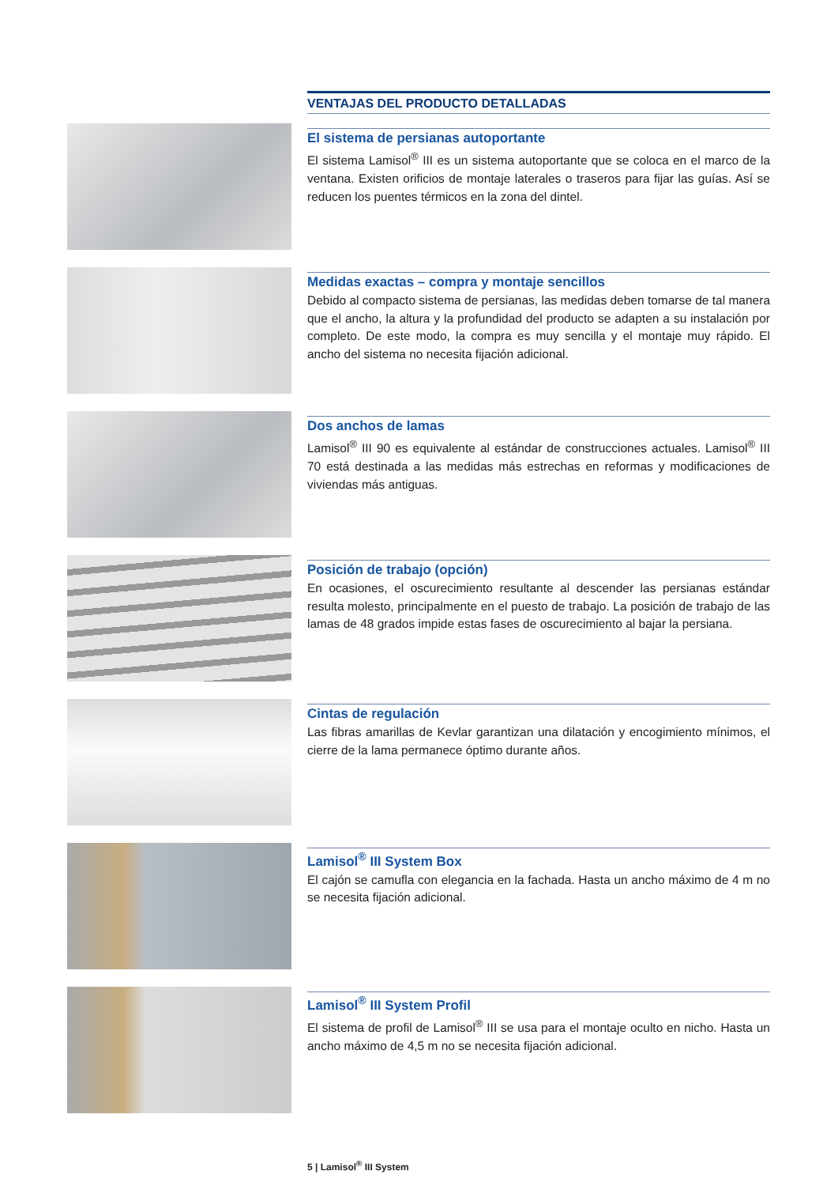VENTAJAS DEL PRODUCTO DETALLADAS
El sistema de persianas autoportante
El sistema Lamisol<sup>®</sup> III es un sistema autoportante que se coloca en el marco de la ventana. Existen orificios de montaje laterales o traseros para fijar las guías. Así se reducen los puentes térmicos en la zona del dintel.
Medidas exactas – compra y montaje sencillos
Debido al compacto sistema de persianas, las medidas deben tomarse de tal manera que el ancho, la altura y la profundidad del producto se adapten a su instalación por completo. De este modo, la compra es muy sencilla y el montaje muy rápido. El ancho del sistema no necesita fijación adicional.
Dos anchos de lamas
Lamisol<sup>®</sup> III 90 es equivalente al estándar de construcciones actuales. Lamisol<sup>®</sup> III 70 está destinada a las medidas más estrechas en reformas y modificaciones de viviendas más antiguas.
Posición de trabajo (opción)
En ocasiones, el oscurecimiento resultante al descender las persianas estándar resulta molesto, principalmente en el puesto de trabajo. La posición de trabajo de las lamas de 48 grados impide estas fases de oscurecimiento al bajar la persiana.
Cintas de regulación
Las fibras amarillas de Kevlar garantizan una dilatación y encogimiento mínimos, el cierre de la lama permanece óptimo durante años.
Lamisol<sup>®</sup> III System Box
El cajón se camufla con elegancia en la fachada. Hasta un ancho máximo de 4 m no se necesita fijación adicional.
Lamisol<sup>®</sup> III System Profil
El sistema de profil de Lamisol<sup>®</sup> III se usa para el montaje oculto en nicho. Hasta un ancho máximo de 4,5 m no se necesita fijación adicional.
5 | Lamisol<sup>®</sup> III System